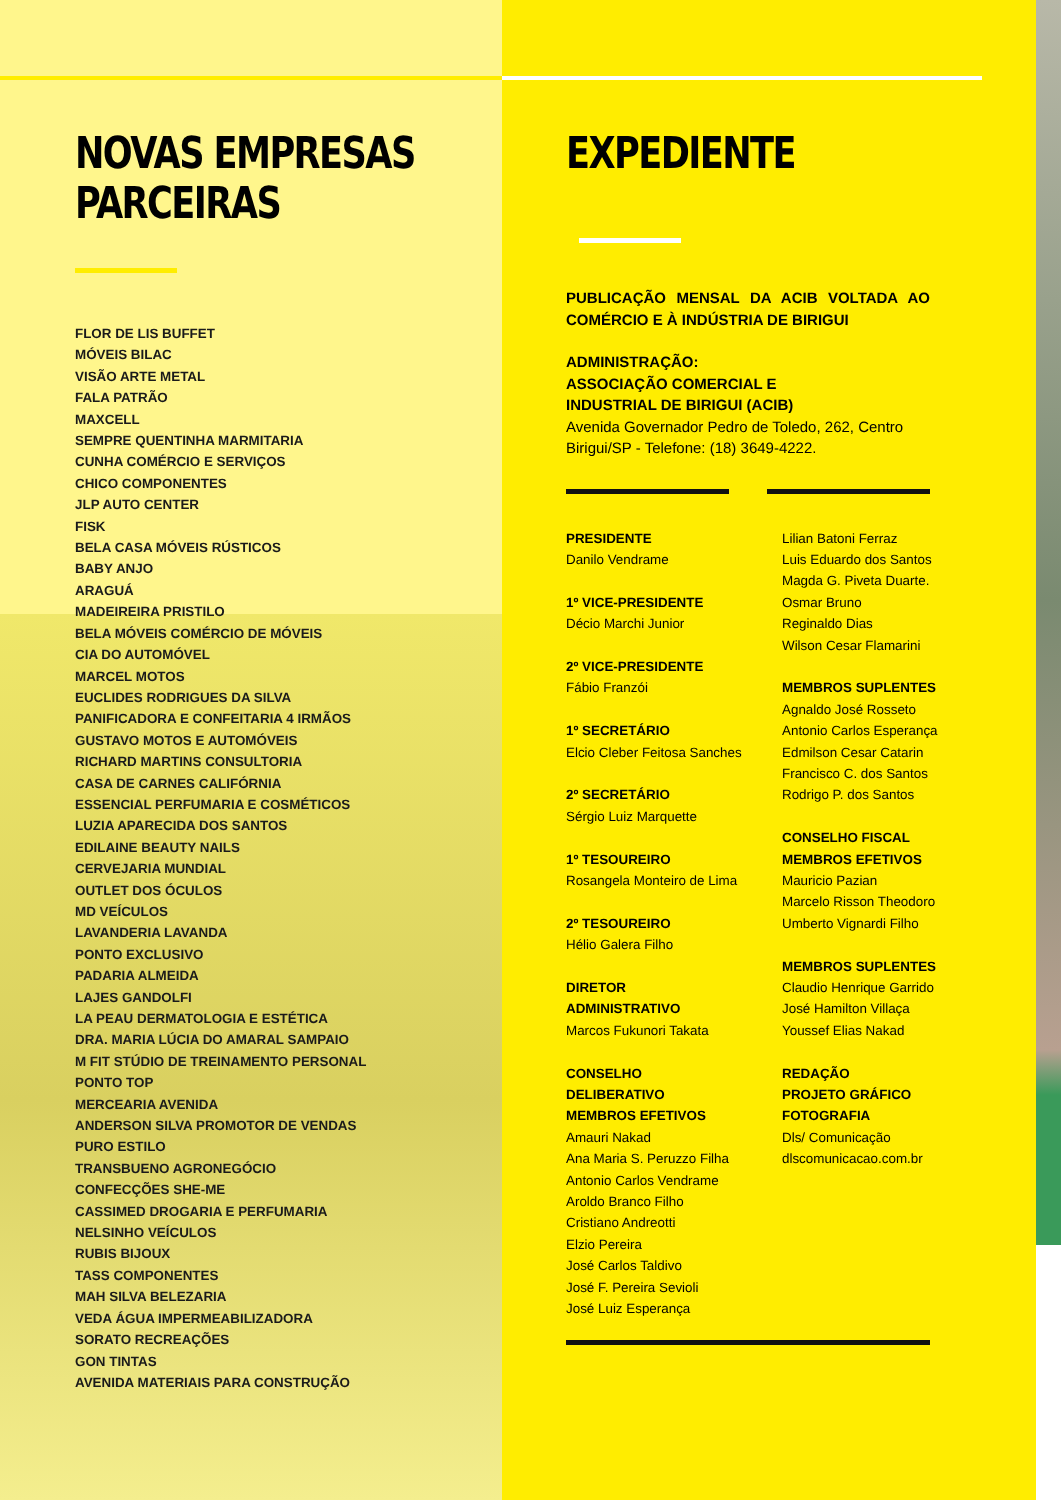NOVAS EMPRESAS
PARCEIRAS
FLOR DE LIS BUFFET
MÓVEIS BILAC
VISÃO ARTE METAL
FALA PATRÃO
MAXCELL
SEMPRE QUENTINHA MARMITARIA
CUNHA COMÉRCIO E SERVIÇOS
CHICO COMPONENTES
JLP AUTO CENTER
FISK
BELA CASA MÓVEIS RÚSTICOS
BABY ANJO
ARAGUÁ
MADEIREIRA PRISTILO
BELA MÓVEIS COMÉRCIO DE MÓVEIS
CIA DO AUTOMÓVEL
MARCEL MOTOS
EUCLIDES RODRIGUES DA SILVA
PANIFICADORA E CONFEITARIA 4 IRMÃOS
GUSTAVO MOTOS E AUTOMÓVEIS
RICHARD MARTINS CONSULTORIA
CASA DE CARNES CALIFÓRNIA
ESSENCIAL PERFUMARIA E COSMÉTICOS
LUZIA APARECIDA DOS SANTOS
EDILAINE BEAUTY NAILS
CERVEJARIA MUNDIAL
OUTLET DOS ÓCULOS
MD VEÍCULOS
LAVANDERIA LAVANDA
PONTO EXCLUSIVO
PADARIA ALMEIDA
LAJES GANDOLFI
LA PEAU DERMATOLOGIA E ESTÉTICA
DRA. MARIA LÚCIA DO AMARAL SAMPAIO
M FIT STÚDIO DE TREINAMENTO PERSONAL
PONTO TOP
MERCEARIA AVENIDA
ANDERSON SILVA PROMOTOR DE VENDAS
PURO ESTILO
TRANSBUENO AGRONEGÓCIO
CONFECÇÕES SHE-ME
CASSIMED DROGARIA E PERFUMARIA
NELSINHO VEÍCULOS
RUBIS BIJOUX
TASS COMPONENTES
MAH SILVA BELEZARIA
VEDA ÁGUA IMPERMEABILIZADORA
SORATO RECREAÇÕES
GON TINTAS
AVENIDA MATERIAIS PARA CONSTRUÇÃO
EXPEDIENTE
PUBLICAÇÃO MENSAL DA ACIB VOLTADA AO COMÉRCIO E À INDÚSTRIA DE BIRIGUI
ADMINISTRAÇÃO:
ASSOCIAÇÃO COMERCIAL E
INDUSTRIAL DE BIRIGUI (ACIB)
Avenida Governador Pedro de Toledo, 262, Centro Birigui/SP - Telefone: (18) 3649-4222.
PRESIDENTE
Danilo Vendrame
1º VICE-PRESIDENTE
Décio Marchi Junior
2º VICE-PRESIDENTE
Fábio Franzói
1º SECRETÁRIO
Elcio Cleber Feitosa Sanches
2º SECRETÁRIO
Sérgio Luiz Marquette
1º TESOUREIRO
Rosangela Monteiro de Lima
2º TESOUREIRO
Hélio Galera Filho
DIRETOR
ADMINISTRATIVO
Marcos Fukunori Takata
CONSELHO
DELIBERATIVO
MEMBROS EFETIVOS
Amauri Nakad
Ana Maria S. Peruzzo Filha
Antonio Carlos Vendrame
Aroldo Branco Filho
Cristiano Andreotti
Elzio Pereira
José Carlos Taldivo
José F. Pereira Sevioli
José Luiz Esperança
Lilian Batoni Ferraz
Luis Eduardo dos Santos
Magda G. Piveta Duarte.
Osmar Bruno
Reginaldo Dias
Wilson Cesar Flamarini
MEMBROS SUPLENTES
Agnaldo José Rosseto
Antonio Carlos Esperança
Edmilson Cesar Catarin
Francisco C. dos Santos
Rodrigo P. dos Santos
CONSELHO FISCAL
MEMBROS EFETIVOS
Mauricio Pazian
Marcelo Risson Theodoro
Umberto Vignardi Filho
MEMBROS SUPLENTES
Claudio Henrique Garrido
José Hamilton Villaça
Youssef Elias Nakad
REDAÇÃO
PROJETO GRÁFICO
FOTOGRAFIA
Dls/ Comunicação
dlscomunicacao.com.br